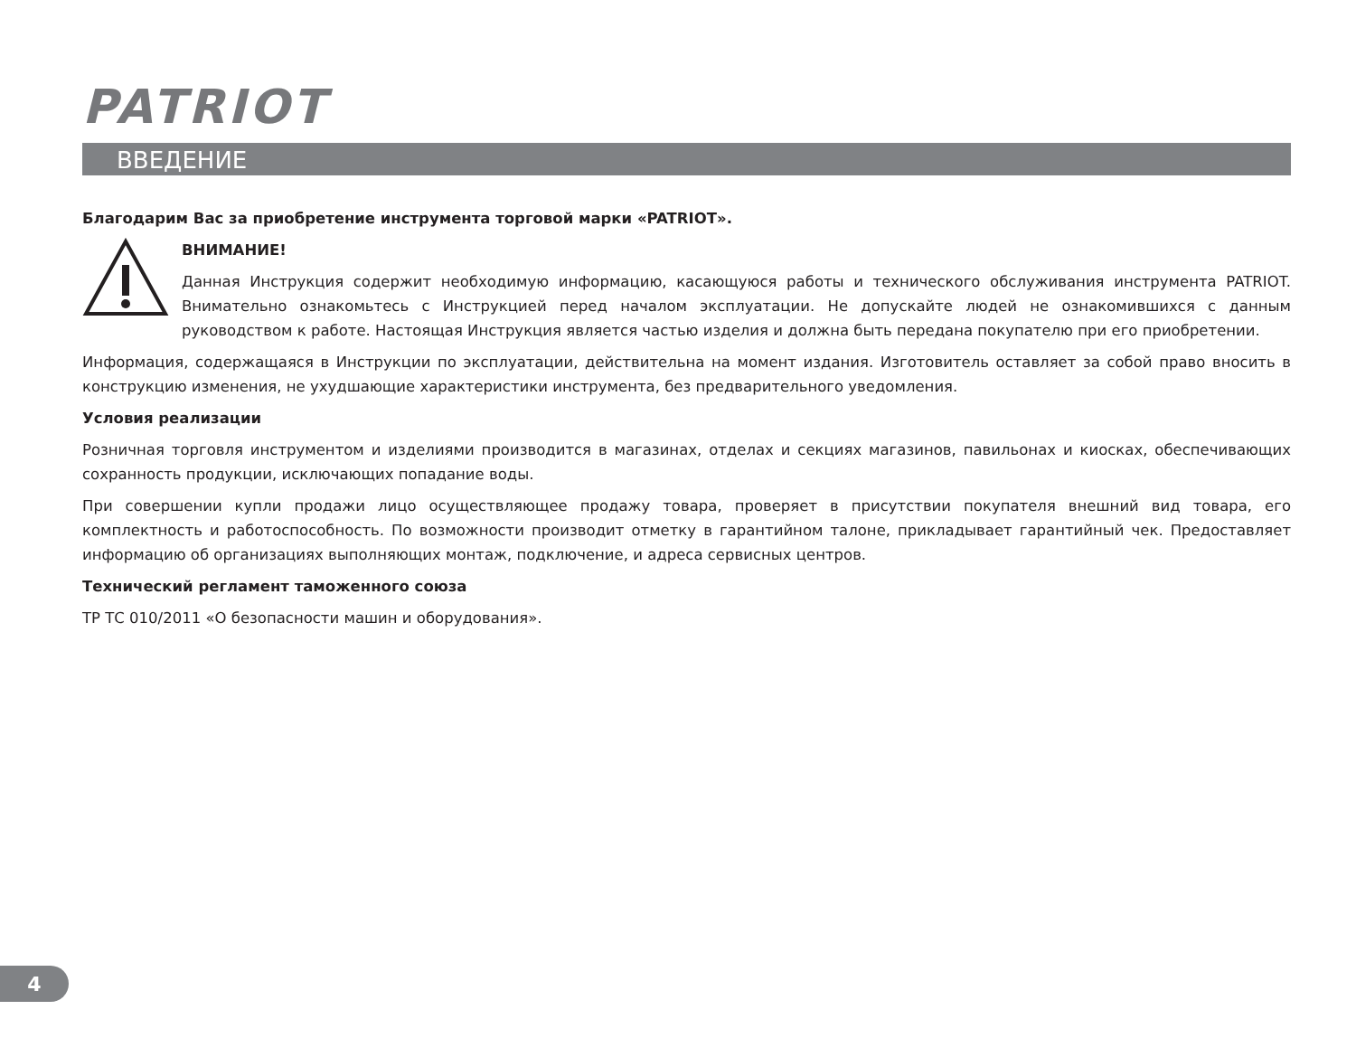PATRIOT
ВВЕДЕНИЕ
Благодарим Вас за приобретение инструмента торговой марки «PATRIOT».
ВНИМАНИЕ!
Данная Инструкция содержит необходимую информацию, касающуюся работы и технического обслуживания инструмента PATRIOT. Внимательно ознакомьтесь с Инструкцией перед началом эксплуатации. Не допускайте людей не ознакомившихся с данным руководством к работе. Настоящая Инструкция является частью изделия и должна быть передана покупателю при его приобретении.
Информация, содержащаяся в Инструкции по эксплуатации, действительна на момент издания. Изготовитель оставляет за собой право вносить в конструкцию изменения, не ухудшающие характеристики инструмента, без предварительного уведомления.
Условия реализации
Розничная торговля инструментом и изделиями производится в магазинах, отделах и секциях магазинов, павильонах и киосках, обеспечивающих сохранность продукции, исключающих попадание воды.
При совершении купли продажи лицо осуществляющее продажу товара, проверяет в присутствии покупателя внешний вид товара, его комплектность и работоспособность. По возможности производит отметку в гарантийном талоне, прикладывает гарантийный чек. Предоставляет информацию об организациях выполняющих монтаж, подключение, и адреса сервисных центров.
Технический регламент таможенного союза
ТР ТС 010/2011 «О безопасности машин и оборудования».
4